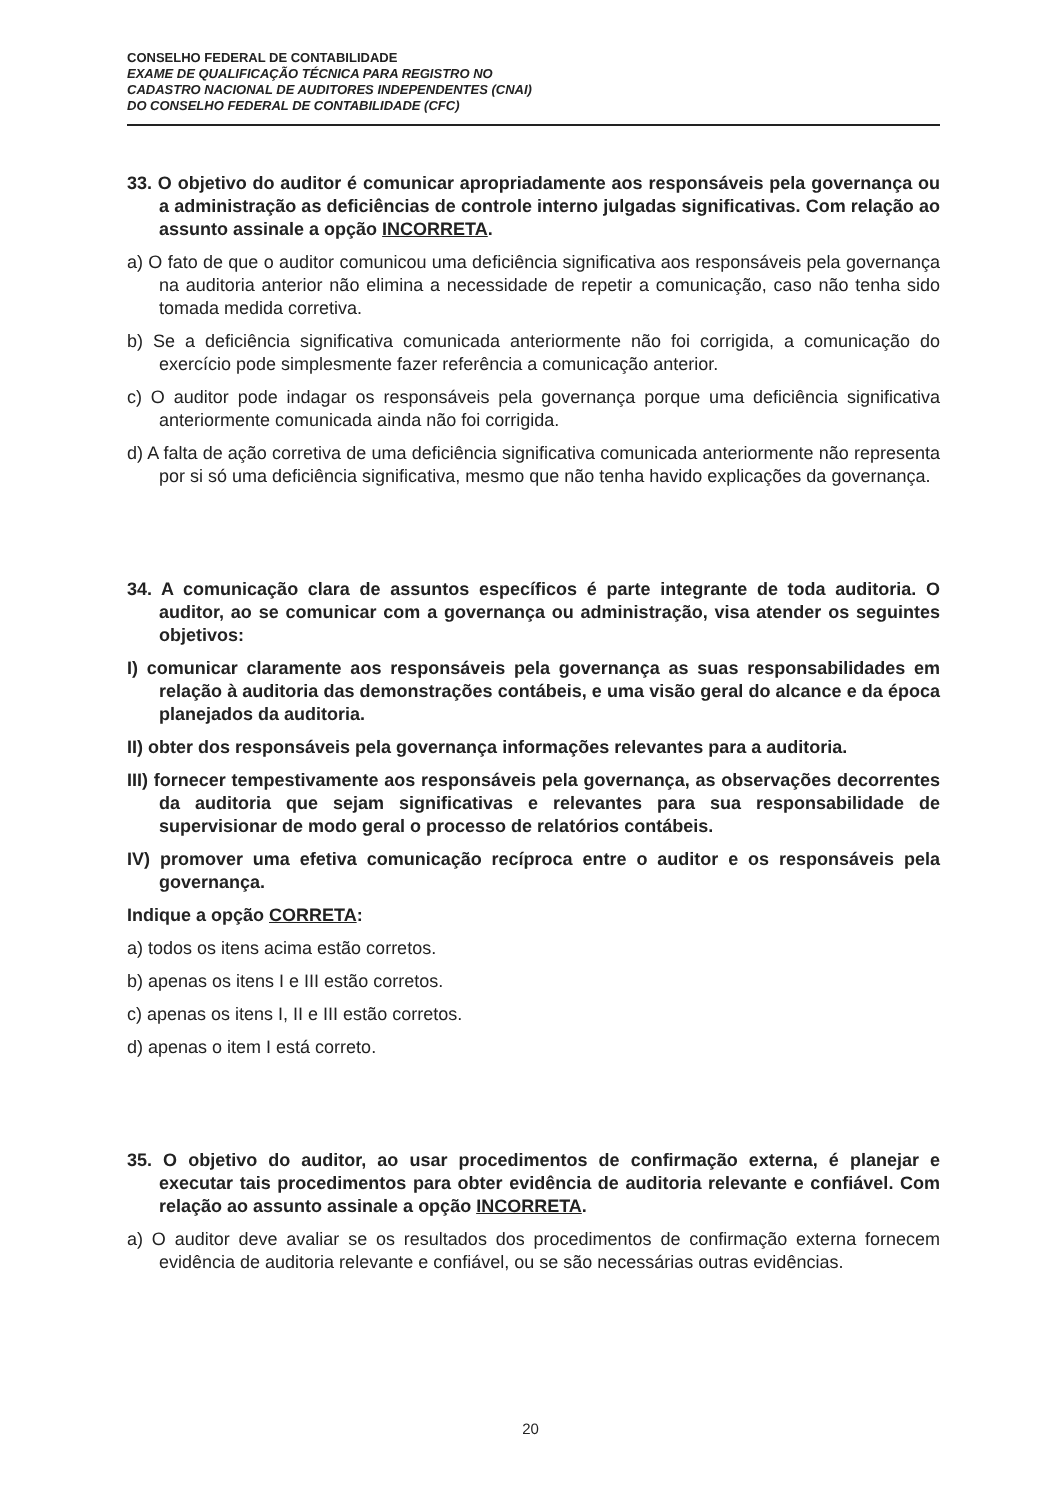CONSELHO FEDERAL DE CONTABILIDADE
EXAME DE QUALIFICAÇÃO TÉCNICA PARA REGISTRO NO
CADASTRO NACIONAL DE AUDITORES INDEPENDENTES (CNAI)
DO CONSELHO FEDERAL DE CONTABILIDADE (CFC)
33. O objetivo do auditor é comunicar apropriadamente aos responsáveis pela governança ou a administração as deficiências de controle interno julgadas significativas. Com relação ao assunto assinale a opção INCORRETA.
a) O fato de que o auditor comunicou uma deficiência significativa aos responsáveis pela governança na auditoria anterior não elimina a necessidade de repetir a comunicação, caso não tenha sido tomada medida corretiva.
b) Se a deficiência significativa comunicada anteriormente não foi corrigida, a comunicação do exercício pode simplesmente fazer referência a comunicação anterior.
c) O auditor pode indagar os responsáveis pela governança porque uma deficiência significativa anteriormente comunicada ainda não foi corrigida.
d) A falta de ação corretiva de uma deficiência significativa comunicada anteriormente não representa por si só uma deficiência significativa, mesmo que não tenha havido explicações da governança.
34. A comunicação clara de assuntos específicos é parte integrante de toda auditoria. O auditor, ao se comunicar com a governança ou administração, visa atender os seguintes objetivos:
I) comunicar claramente aos responsáveis pela governança as suas responsabilidades em relação à auditoria das demonstrações contábeis, e uma visão geral do alcance e da época planejados da auditoria.
II) obter dos responsáveis pela governança informações relevantes para a auditoria.
III) fornecer tempestivamente aos responsáveis pela governança, as observações decorrentes da auditoria que sejam significativas e relevantes para sua responsabilidade de supervisionar de modo geral o processo de relatórios contábeis.
IV) promover uma efetiva comunicação recíproca entre o auditor e os responsáveis pela governança.
Indique a opção CORRETA:
a) todos os itens acima estão corretos.
b) apenas os itens I e III estão corretos.
c) apenas os itens I, II e III estão corretos.
d) apenas o item I está correto.
35. O objetivo do auditor, ao usar procedimentos de confirmação externa, é planejar e executar tais procedimentos para obter evidência de auditoria relevante e confiável. Com relação ao assunto assinale a opção INCORRETA.
a) O auditor deve avaliar se os resultados dos procedimentos de confirmação externa fornecem evidência de auditoria relevante e confiável, ou se são necessárias outras evidências.
20